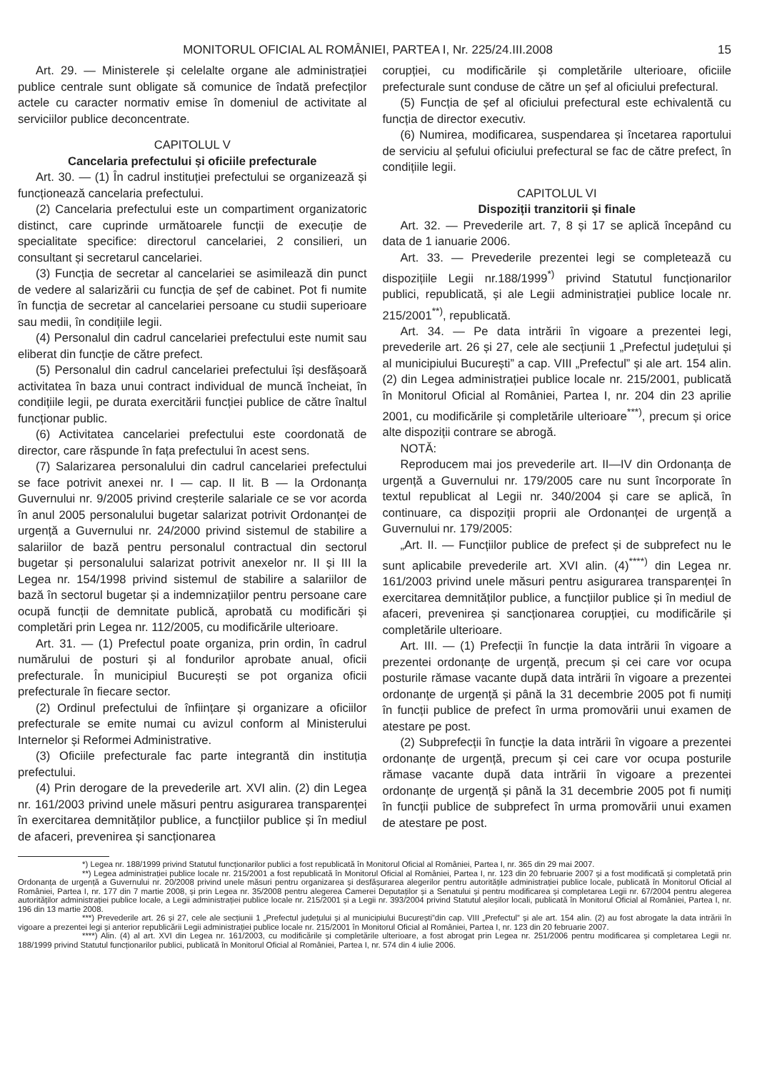MONITORUL OFICIAL AL ROMÂNIEI, PARTEA I, Nr. 225/24.III.2008 15
Art. 29. — Ministerele și celelalte organe ale administrației publice centrale sunt obligate să comunice de îndată prefecților actele cu caracter normativ emise în domeniul de activitate al serviciilor publice deconcentrate.
CAPITOLUL V
Cancelaria prefectului și oficiile prefecturale
Art. 30. — (1) În cadrul instituției prefectului se organizează și funcționează cancelaria prefectului.
(2) Cancelaria prefectului este un compartiment organizatoric distinct, care cuprinde următoarele funcții de execuție de specialitate specifice: directorul cancelariei, 2 consilieri, un consultant și secretarul cancelariei.
(3) Funcția de secretar al cancelariei se asimilează din punct de vedere al salarizării cu funcția de șef de cabinet. Pot fi numite în funcția de secretar al cancelariei persoane cu studii superioare sau medii, în condițiile legii.
(4) Personalul din cadrul cancelariei prefectului este numit sau eliberat din funcție de către prefect.
(5) Personalul din cadrul cancelariei prefectului își desfășoară activitatea în baza unui contract individual de muncă încheiat, în condițiile legii, pe durata exercitării funcției publice de către înaltul funcționar public.
(6) Activitatea cancelariei prefectului este coordonată de director, care răspunde în fața prefectului în acest sens.
(7) Salarizarea personalului din cadrul cancelariei prefectului se face potrivit anexei nr. I — cap. II lit. B — la Ordonanța Guvernului nr. 9/2005 privind creșterile salariale ce se vor acorda în anul 2005 personalului bugetar salarizat potrivit Ordonanței de urgență a Guvernului nr. 24/2000 privind sistemul de stabilire a salariilor de bază pentru personalul contractual din sectorul bugetar și personalului salarizat potrivit anexelor nr. II și III la Legea nr. 154/1998 privind sistemul de stabilire a salariilor de bază în sectorul bugetar și a indemnizațiilor pentru persoane care ocupă funcții de demnitate publică, aprobată cu modificări și completări prin Legea nr. 112/2005, cu modificările ulterioare.
Art. 31. — (1) Prefectul poate organiza, prin ordin, în cadrul numărului de posturi și al fondurilor aprobate anual, oficii prefecturale. În municipiul București se pot organiza oficii prefecturale în fiecare sector.
(2) Ordinul prefectului de înființare și organizare a oficiilor prefecturale se emite numai cu avizul conform al Ministerului Internelor și Reformei Administrative.
(3) Oficiile prefecturale fac parte integrantă din instituția prefectului.
(4) Prin derogare de la prevederile art. XVI alin. (2) din Legea nr. 161/2003 privind unele măsuri pentru asigurarea transparenței în exercitarea demnităților publice, a funcțiilor publice și în mediul de afaceri, prevenirea și sancționarea
corupției, cu modificările și completările ulterioare, oficiile prefecturale sunt conduse de către un șef al oficiului prefectural.
(5) Funcția de șef al oficiului prefectural este echivalentă cu funcția de director executiv.
(6) Numirea, modificarea, suspendarea și încetarea raportului de serviciu al șefului oficiului prefectural se fac de către prefect, în condițiile legii.
CAPITOLUL VI
Dispoziții tranzitorii și finale
Art. 32. — Prevederile art. 7, 8 și 17 se aplică începând cu data de 1 ianuarie 2006.
Art. 33. — Prevederile prezentei legi se completează cu dispozițiile Legii nr.188/1999<sup>*)</sup> privind Statutul funcționarilor publici, republicată, și ale Legii administrației publice locale nr. 215/2001<sup>**)</sup>, republicată.
Art. 34. — Pe data intrării în vigoare a prezentei legi, prevederile art. 26 și 27, cele ale secțiunii 1 „Prefectul județului și al municipiului București” a cap. VIII „Prefectul” și ale art. 154 alin. (2) din Legea administrației publice locale nr. 215/2001, publicată în Monitorul Oficial al României, Partea I, nr. 204 din 23 aprilie 2001, cu modificările și completările ulterioare<sup>***)</sup>, precum și orice alte dispoziții contrare se abrogă.
NOTĂ:
Reproducem mai jos prevederile art. II—IV din Ordonanța de urgență a Guvernului nr. 179/2005 care nu sunt încorporate în textul republicat al Legii nr. 340/2004 și care se aplică, în continuare, ca dispoziții proprii ale Ordonanței de urgență a Guvernului nr. 179/2005:
„Art. II. — Funcțiilor publice de prefect și de subprefect nu le sunt aplicabile prevederile art. XVI alin. (4)<sup>****)</sup> din Legea nr. 161/2003 privind unele măsuri pentru asigurarea transparenței în exercitarea demnităților publice, a funcțiilor publice și în mediul de afaceri, prevenirea și sancționarea corupției, cu modificările și completările ulterioare.
Art. III. — (1) Prefecții în funcție la data intrării în vigoare a prezentei ordonanțe de urgență, precum și cei care vor ocupa posturile rămase vacante după data intrării în vigoare a prezentei ordonanțe de urgență și până la 31 decembrie 2005 pot fi numiți în funcții publice de prefect în urma promovării unui examen de atestare pe post.
(2) Subprefecții în funcție la data intrării în vigoare a prezentei ordonanțe de urgență, precum și cei care vor ocupa posturile rămase vacante după data intrării în vigoare a prezentei ordonanțe de urgență și până la 31 decembrie 2005 pot fi numiți în funcții publice de subprefect în urma promovării unui examen de atestare pe post.
*) Legea nr. 188/1999 privind Statutul funcționarilor publici a fost republicată în Monitorul Oficial al României, Partea I, nr. 365 din 29 mai 2007.
**) Legea administrației publice locale nr. 215/2001 a fost republicată în Monitorul Oficial al României, Partea I, nr. 123 din 20 februarie 2007 și a fost modificată și completată prin Ordonanța de urgență a Guvernului nr. 20/2008 privind unele măsuri pentru organizarea și desfășurarea alegerilor pentru autoritățile administrației publice locale, publicată în Monitorul Oficial al României, Partea I, nr. 177 din 7 martie 2008, și prin Legea nr. 35/2008 pentru alegerea Camerei Deputaților și a Senatului și pentru modificarea și completarea Legii nr. 67/2004 pentru alegerea autorităților administrației publice locale, a Legii administrației publice locale nr. 215/2001 și a Legii nr. 393/2004 privind Statutul aleșilor locali, publicată în Monitorul Oficial al României, Partea I, nr. 196 din 13 martie 2008.
***) Prevederile art. 26 și 27, cele ale secțiunii 1 „Prefectul județului și al municipiului București”din cap. VIII „Prefectul” și ale art. 154 alin. (2) au fost abrogate la data intrării în vigoare a prezentei legi și anterior republicării Legii administrației publice locale nr. 215/2001 în Monitorul Oficial al României, Partea I, nr. 123 din 20 februarie 2007.
****) Alin. (4) al art. XVI din Legea nr. 161/2003, cu modificările și completările ulterioare, a fost abrogat prin Legea nr. 251/2006 pentru modificarea și completarea Legii nr. 188/1999 privind Statutul funcționarilor publici, publicată în Monitorul Oficial al României, Partea I, nr. 574 din 4 iulie 2006.